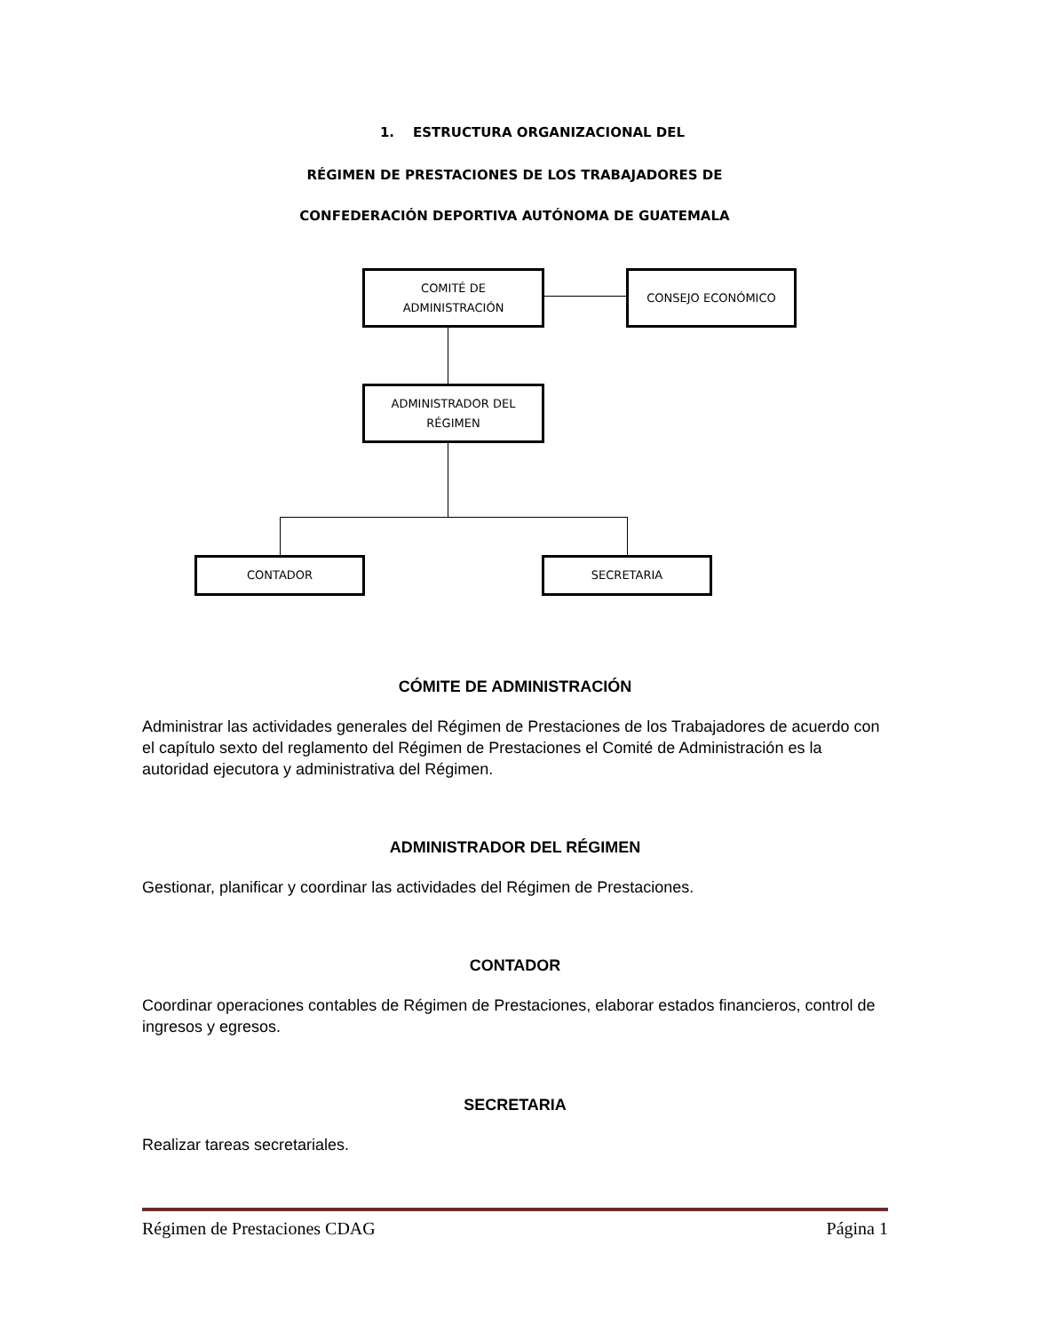1. ESTRUCTURA ORGANIZACIONAL DEL
RÉGIMEN DE PRESTACIONES DE LOS TRABAJADORES DE
CONFEDERACIÓN DEPORTIVA AUTÓNOMA DE GUATEMALA
COMITÉ DE
ADMINISTRACIÓN
CONSEJO ECONÓMICO
ADMINISTRADOR DEL
RÉGIMEN
CONTADOR SECRETARIA
CÓMITE DE ADMINISTRACIÓN
Administrar las actividades generales del Régimen de Prestaciones de los Trabajadores de acuerdo con el capítulo sexto del reglamento del Régimen de Prestaciones el Comité de Administración es la autoridad ejecutora y administrativa del Régimen.
ADMINISTRADOR DEL RÉGIMEN
Gestionar, planificar y coordinar las actividades del Régimen de Prestaciones.
CONTADOR
Coordinar operaciones contables de Régimen de Prestaciones, elaborar estados financieros, control de ingresos y egresos.
SECRETARIA
Realizar tareas secretariales.
Régimen de Prestaciones CDAG Página 1